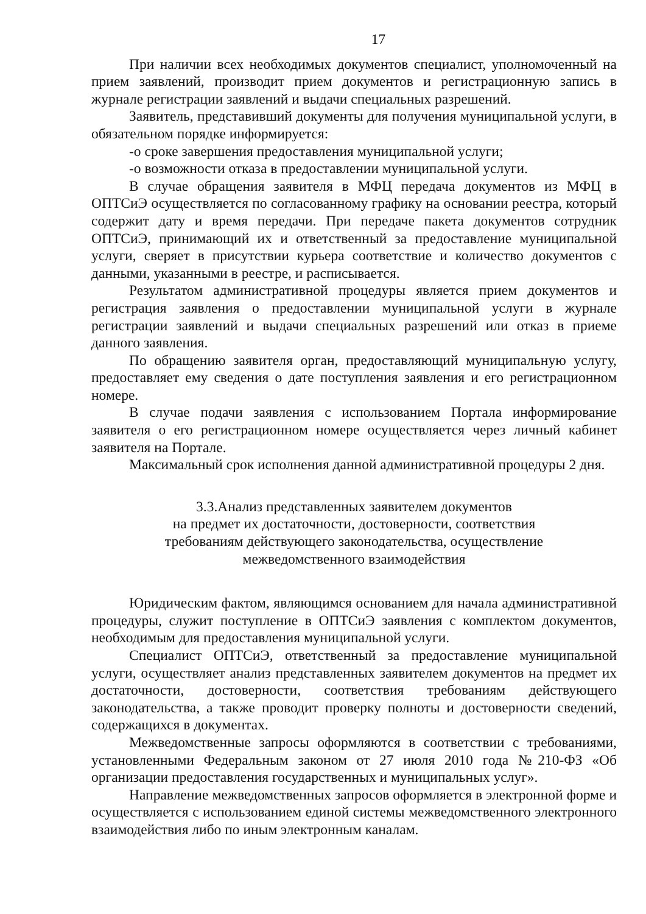17
При наличии всех необходимых документов специалист, уполномоченный на прием заявлений, производит прием документов и регистрационную запись в журнале регистрации заявлений и выдачи специальных разрешений.
Заявитель, представивший документы для получения муниципальной услуги, в обязательном порядке информируется:
-о сроке завершения предоставления муниципальной услуги;
-о возможности отказа в предоставлении муниципальной услуги.
В случае обращения заявителя в МФЦ передача документов из МФЦ в ОПТСиЭ осуществляется по согласованному графику на основании реестра, который содержит дату и время передачи. При передаче пакета документов сотрудник ОПТСиЭ, принимающий их и ответственный за предоставление муниципальной услуги, сверяет в присутствии курьера соответствие и количество документов с данными, указанными в реестре, и расписывается.
Результатом административной процедуры является прием документов и регистрация заявления о предоставлении муниципальной услуги в журнале регистрации заявлений и выдачи специальных разрешений или отказ в приеме данного заявления.
По обращению заявителя орган, предоставляющий муниципальную услугу, предоставляет ему сведения о дате поступления заявления и его регистрационном номере.
В случае подачи заявления с использованием Портала информирование заявителя о его регистрационном номере осуществляется через личный кабинет заявителя на Портале.
Максимальный срок исполнения данной административной процедуры 2 дня.
3.3.Анализ представленных заявителем документов
на предмет их достаточности, достоверности, соответствия
требованиям действующего законодательства, осуществление
межведомственного взаимодействия
Юридическим фактом, являющимся основанием для начала административной процедуры, служит поступление в ОПТСиЭ заявления с комплектом документов, необходимым для предоставления муниципальной услуги.
Специалист ОПТСиЭ, ответственный за предоставление муниципальной услуги, осуществляет анализ представленных заявителем документов на предмет их достаточности, достоверности, соответствия требованиям действующего законодательства, а также проводит проверку полноты и достоверности сведений, содержащихся в документах.
Межведомственные запросы оформляются в соответствии с требованиями, установленными Федеральным законом от 27 июля 2010 года №210-ФЗ «Об организации предоставления государственных и муниципальных услуг».
Направление межведомственных запросов оформляется в электронной форме и осуществляется с использованием единой системы межведомственного электронного взаимодействия либо по иным электронным каналам.